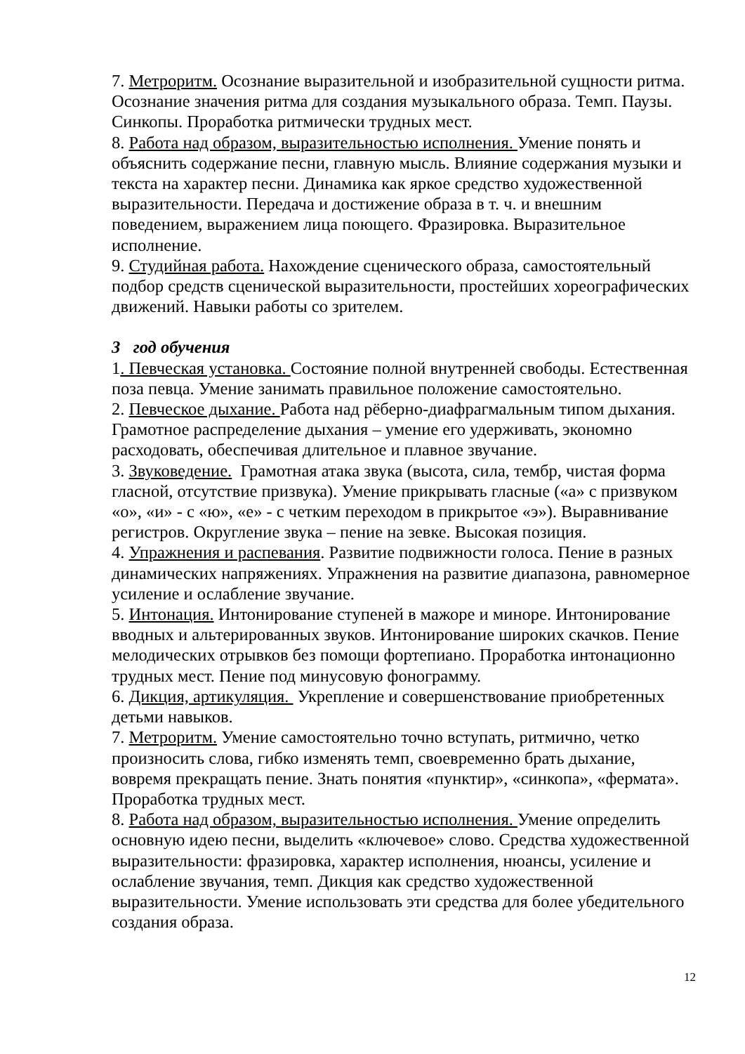7. Метроритм. Осознание выразительной и изобразительной сущности ритма. Осознание значения ритма для создания музыкального образа. Темп. Паузы. Синкопы. Проработка ритмически трудных мест.
8. Работа над образом, выразительностью исполнения. Умение понять и объяснить содержание песни, главную мысль. Влияние содержания музыки и текста на характер песни. Динамика как яркое средство художественной выразительности. Передача и достижение образа в т. ч. и внешним поведением, выражением лица поющего. Фразировка. Выразительное исполнение.
9. Студийная работа. Нахождение сценического образа, самостоятельный подбор средств сценической выразительности, простейших хореографических движений. Навыки работы со зрителем.
3 год обучения
1. Певческая установка. Состояние полной внутренней свободы. Естественная поза певца. Умение занимать правильное положение самостоятельно.
2. Певческое дыхание. Работа над рёберно-диафрагмальным типом дыхания. Грамотное распределение дыхания – умение его удерживать, экономно расходовать, обеспечивая длительное и плавное звучание.
3. Звуковедение. Грамотная атака звука (высота, сила, тембр, чистая форма гласной, отсутствие призвука). Умение прикрывать гласные («а» с призвуком «о», «и» - с «ю», «е» - с четким переходом в прикрытое «э»). Выравнивание регистров. Округление звука – пение на зевке. Высокая позиция.
4. Упражнения и распевания. Развитие подвижности голоса. Пение в разных динамических напряжениях. Упражнения на развитие диапазона, равномерное усиление и ослабление звучание.
5. Интонация. Интонирование ступеней в мажоре и миноре. Интонирование вводных и альтерированных звуков. Интонирование широких скачков. Пение мелодических отрывков без помощи фортепиано. Проработка интонационно трудных мест. Пение под минусовую фонограмму.
6. Дикция, артикуляция. Укрепление и совершенствование приобретенных детьми навыков.
7. Метроритм. Умение самостоятельно точно вступать, ритмично, четко произносить слова, гибко изменять темп, своевременно брать дыхание, вовремя прекращать пение. Знать понятия «пунктир», «синкопа», «фермата». Проработка трудных мест.
8. Работа над образом, выразительностью исполнения. Умение определить основную идею песни, выделить «ключевое» слово. Средства художественной выразительности: фразировка, характер исполнения, нюансы, усиление и ослабление звучания, темп. Дикция как средство художественной выразительности. Умение использовать эти средства для более убедительного создания образа.
12